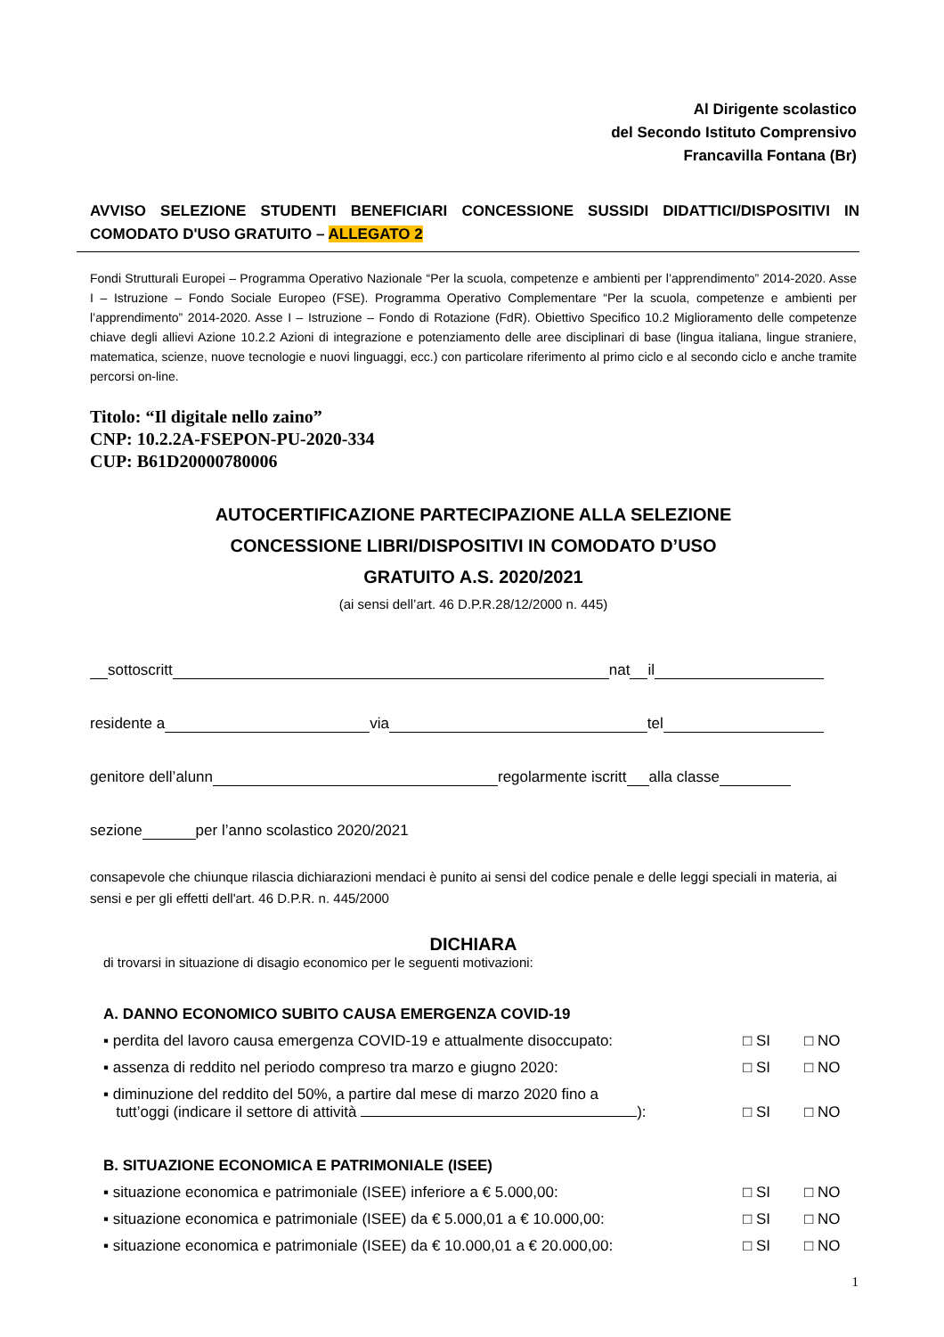Al Dirigente scolastico
del Secondo Istituto Comprensivo
Francavilla Fontana (Br)
AVVISO SELEZIONE STUDENTI BENEFICIARI CONCESSIONE SUSSIDI DIDATTICI/DISPOSITIVI IN COMODATO D'USO GRATUITO – ALLEGATO 2
Fondi Strutturali Europei – Programma Operativo Nazionale “Per la scuola, competenze e ambienti per l’apprendimento” 2014-2020. Asse I – Istruzione – Fondo Sociale Europeo (FSE). Programma Operativo Complementare “Per la scuola, competenze e ambienti per l’apprendimento” 2014-2020. Asse I – Istruzione – Fondo di Rotazione (FdR). Obiettivo Specifico 10.2 Miglioramento delle competenze chiave degli allievi Azione 10.2.2 Azioni di integrazione e potenziamento delle aree disciplinari di base (lingua italiana, lingue straniere, matematica, scienze, nuove tecnologie e nuovi linguaggi, ecc.) con particolare riferimento al primo ciclo e al secondo ciclo e anche tramite percorsi on-line.
Titolo: “Il digitale nello zaino”
CNP: 10.2.2A-FSEPON-PU-2020-334
CUP: B61D20000780006
AUTOCERTIFICAZIONE PARTECIPAZIONE ALLA SELEZIONE
CONCESSIONE LIBRI/DISPOSITIVI IN COMODATO D’USO
GRATUITO A.S. 2020/2021
(ai sensi dell’art. 46 D.P.R.28/12/2000 n. 445)
sottoscritt nat il
residente a via tel
genitore dell’alunn regolarmente iscritt alla classe
sezione per l’anno scolastico 2020/2021
consapevole che chiunque rilascia dichiarazioni mendaci è punito ai sensi del codice penale e delle leggi speciali in materia, ai sensi e per gli effetti dell'art. 46 D.P.R. n. 445/2000
DICHIARA
di trovarsi in situazione di disagio economico per le seguenti motivazioni:
A. DANNO ECONOMICO SUBITO CAUSA EMERGENZA COVID-19
▪ perdita del lavoro causa emergenza COVID-19 e attualmente disoccupato: □ SI □ NO
▪ assenza di reddito nel periodo compreso tra marzo e giugno 2020: □ SI □ NO
▪ diminuzione del reddito del 50%, a partire dal mese di marzo 2020 fino a
tutt’oggi (indicare il settore di attività ):
□ SI
□ NO
B. SITUAZIONE ECONOMICA E PATRIMONIALE (ISEE)
▪ situazione economica e patrimoniale (ISEE) inferiore a € 5.000,00: □ SI □ NO
▪ situazione economica e patrimoniale (ISEE) da € 5.000,01 a € 10.000,00: □ SI □ NO
▪ situazione economica e patrimoniale (ISEE) da € 10.000,01 a € 20.000,00: □ SI □ NO
1